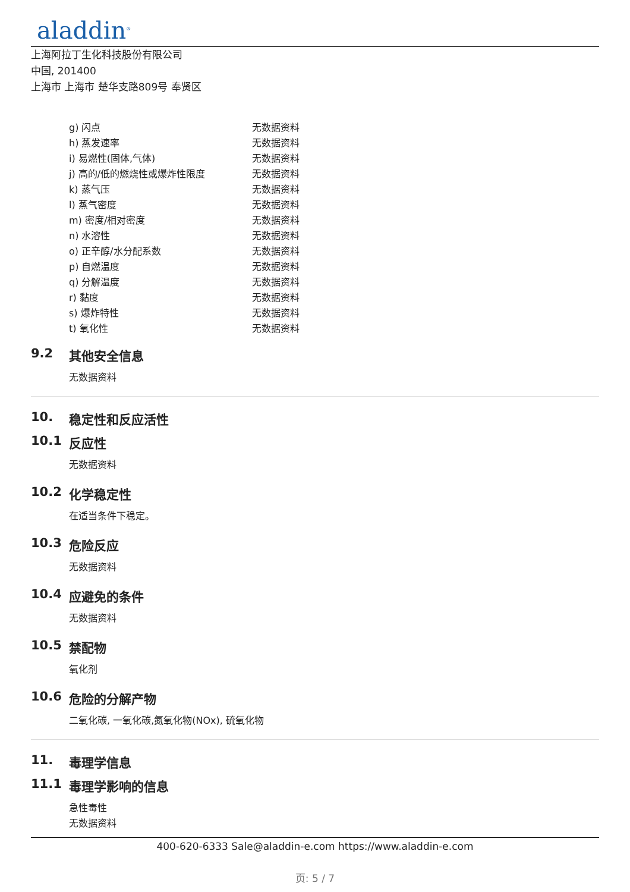aladdin<sup>®</sup>
上海阿拉丁生化科技股份有限公司
中国, 201400
上海市 上海市 楚华支路809号 奉贤区
| g) 闪点 | 无数据资料 |
| h) 蒸发速率 | 无数据资料 |
| i) 易燃性(固体,气体) | 无数据资料 |
| j) 高的/低的燃烧性或爆炸性限度 | 无数据资料 |
| k) 蒸气压 | 无数据资料 |
| l) 蒸气密度 | 无数据资料 |
| m) 密度/相对密度 | 无数据资料 |
| n) 水溶性 | 无数据资料 |
| o) 正辛醇/水分配系数 | 无数据资料 |
| p) 自燃温度 | 无数据资料 |
| q) 分解温度 | 无数据资料 |
| r) 黏度 | 无数据资料 |
| s) 爆炸特性 | 无数据资料 |
| t) 氧化性 | 无数据资料 |
9.2 其他安全信息
无数据资料
10. 稳定性和反应活性
10.1 反应性
无数据资料
10.2 化学稳定性
在适当条件下稳定。
10.3 危险反应
无数据资料
10.4 应避免的条件
无数据资料
10.5 禁配物
氧化剂
10.6 危险的分解产物
二氧化碳, 一氧化碳,氮氧化物(NOx), 硫氧化物
11. 毒理学信息
11.1 毒理学影响的信息
急性毒性
无数据资料
400-620-6333 Sale@aladdin-e.com https://www.aladdin-e.com
页: 5 / 7